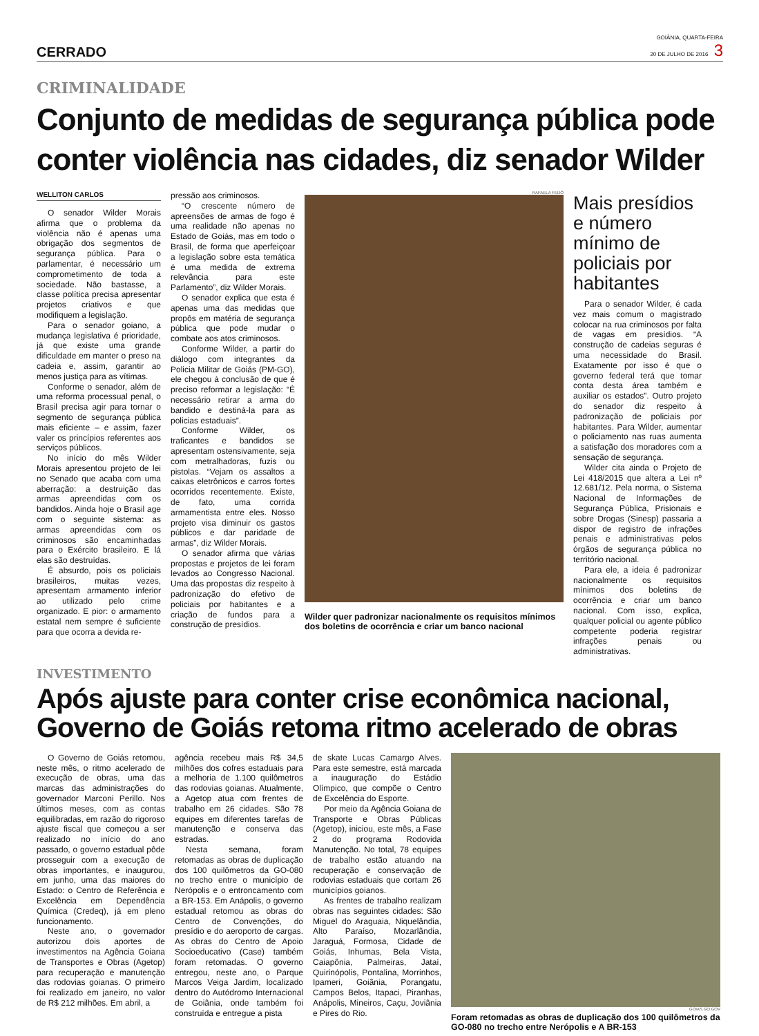CERRADO GOIÂNIA, QUARTA-FEIRA
20 DE JULHO DE 2016 3
CRIMINALIDADE
Conjunto de medidas de segurança pública pode conter violência nas cidades, diz senador Wilder
WELLITON CARLOS
O senador Wilder Morais afirma que o problema da violência não é apenas uma obrigação dos segmentos de segurança pública. Para o parlamentar, é necessário um comprometimento de toda a sociedade. Não bastasse, a classe política precisa apresentar projetos criativos e que modifiquem a legislação.
Para o senador goiano, a mudança legislativa é prioridade, já que existe uma grande dificuldade em manter o preso na cadeia e, assim, garantir ao menos justiça para as vítimas.
Conforme o senador, além de uma reforma processual penal, o Brasil precisa agir para tornar o segmento de segurança pública mais eficiente – e assim, fazer valer os princípios referentes aos serviços públicos.
No início do mês Wilder Morais apresentou projeto de lei no Senado que acaba com uma aberração: a destruição das armas apreendidas com os bandidos. Ainda hoje o Brasil age com o seguinte sistema: as armas apreendidas com os criminosos são encaminhadas para o Exército brasileiro. E lá elas são destruídas.
É absurdo, pois os policiais brasileiros, muitas vezes, apresentam armamento inferior ao utilizado pelo crime organizado. E pior: o armamento estatal nem sempre é suficiente para que ocorra a devida re-
pressão aos criminosos.
“O crescente número de apreensões de armas de fogo é uma realidade não apenas no Estado de Goiás, mas em todo o Brasil, de forma que aperfeiçoar a legislação sobre esta temática é uma medida de extrema relevância para este Parlamento”, diz Wilder Morais.
O senador explica que esta é apenas uma das medidas que propôs em matéria de segurança pública que pode mudar o combate aos atos criminosos.
Conforme Wilder, a partir do diálogo com integrantes da Policia Militar de Goiás (PM-GO), ele chegou à conclusão de que é preciso reformar a legislação: “É necessário retirar a arma do bandido e destiná-la para as policias estaduais”.
Conforme Wilder, os traficantes e bandidos se apresentam ostensivamente, seja com metralhadoras, fuzis ou pistolas. “Vejam os assaltos a caixas eletrônicos e carros fortes ocorridos recentemente. Existe, de fato, uma corrida armamentista entre eles. Nosso projeto visa diminuir os gastos públicos e dar paridade de armas”, diz Wilder Morais.
O senador afirma que várias propostas e projetos de lei foram levados ao Congresso Nacional. Uma das propostas diz respeito à padronização do efetivo de policiais por habitantes e a criação de fundos para a construção de presídios.
RAFAELA FEIJÓ
Wilder quer padronizar nacionalmente os requisitos mínimos dos boletins de ocorrência e criar um banco nacional
Mais presídios e número mínimo de policiais por habitantes
Para o senador Wilder, é cada vez mais comum o magistrado colocar na rua criminosos por falta de vagas em presídios. “A construção de cadeias seguras é uma necessidade do Brasil. Exatamente por isso é que o governo federal terá que tomar conta desta área também e auxiliar os estados”. Outro projeto do senador diz respeito à padronização de policiais por habitantes. Para Wilder, aumentar o policiamento nas ruas aumenta a satisfação dos moradores com a sensação de segurança.
Wilder cita ainda o Projeto de Lei 418/2015 que altera a Lei nº 12.681/12. Pela norma, o Sistema Nacional de Informações de Segurança Pública, Prisionais e sobre Drogas (Sinesp) passaria a dispor de registro de infrações penais e administrativas pelos órgãos de segurança pública no território nacional.
Para ele, a ideia é padronizar nacionalmente os requisitos mínimos dos boletins de ocorrência e criar um banco nacional. Com isso, explica, qualquer policial ou agente público competente poderia registrar infrações penais ou administrativas.
INVESTIMENTO
Após ajuste para conter crise econômica nacional, Governo de Goiás retoma ritmo acelerado de obras
O Governo de Goiás retomou, neste mês, o ritmo acelerado de execução de obras, uma das marcas das administrações do governador Marconi Perillo. Nos últimos meses, com as contas equilibradas, em razão do rigoroso ajuste fiscal que começou a ser realizado no início do ano passado, o governo estadual pôde prosseguir com a execução de obras importantes, e inaugurou, em junho, uma das maiores do Estado: o Centro de Referência e Excelência em Dependência Química (Credeq), já em pleno funcionamento.
Neste ano, o governador autorizou dois aportes de investimentos na Agência Goiana de Transportes e Obras (Agetop) para recuperação e manutenção das rodovias goianas. O primeiro foi realizado em janeiro, no valor de R$ 212 milhões. Em abril, a
agência recebeu mais R$ 34,5 milhões dos cofres estaduais para a melhoria de 1.100 quilômetros das rodovias goianas. Atualmente, a Agetop atua com frentes de trabalho em 26 cidades. São 78 equipes em diferentes tarefas de manutenção e conserva das estradas.
Nesta semana, foram retomadas as obras de duplicação dos 100 quilômetros da GO-080 no trecho entre o município de Nerópolis e o entroncamento com a BR-153. Em Anápolis, o governo estadual retomou as obras do Centro de Convenções, do presídio e do aeroporto de cargas. As obras do Centro de Apoio Socioeducativo (Case) também foram retomadas. O governo entregou, neste ano, o Parque Marcos Veiga Jardim, localizado dentro do Autódromo Internacional de Goiânia, onde também foi construída e entregue a pista
de skate Lucas Camargo Alves. Para este semestre, está marcada a inauguração do Estádio Olímpico, que compõe o Centro de Excelência do Esporte.
Por meio da Agência Goiana de Transporte e Obras Públicas (Agetop), iniciou, este mês, a Fase 2 do programa Rodovida Manutenção. No total, 78 equipes de trabalho estão atuando na recuperação e conservação de rodovias estaduais que cortam 26 municípios goianos.
As frentes de trabalho realizam obras nas seguintes cidades: São Miguel do Araguaia, Niquelândia, Alto Paraíso, Mozarlândia, Jaraguá, Formosa, Cidade de Goiás, Inhumas, Bela Vista, Caiapônia, Palmeiras, Jataí, Quirinópolis, Pontalina, Morrinhos, Ipameri, Goiânia, Porangatu, Campos Belos, Itapaci, Piranhas, Anápolis, Mineiros, Caçu, Joviânia e Pires do Rio.
GOIAS.GO.GOV
Foram retomadas as obras de duplicação dos 100 quilômetros da GO-080 no trecho entre Nerópolis e A BR-153